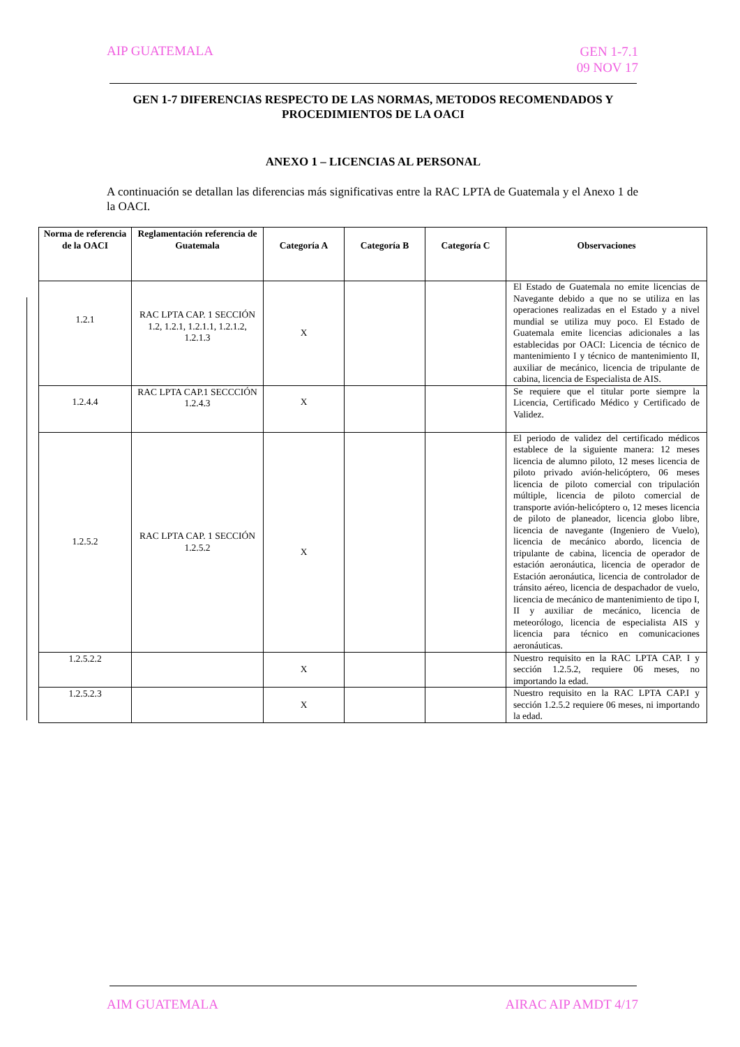AIP GUATEMALA
GEN 1-7.1
09 NOV 17
GEN 1-7 DIFERENCIAS RESPECTO DE LAS NORMAS, METODOS RECOMENDADOS Y PROCEDIMIENTOS DE LA OACI
ANEXO 1 – LICENCIAS AL PERSONAL
A continuación se detallan las diferencias más significativas entre la RAC LPTA de Guatemala y el Anexo 1 de la OACI.
| Norma de referencia de la OACI | Reglamentación referencia de Guatemala | Categoría A | Categoría B | Categoría C | Observaciones |
| --- | --- | --- | --- | --- | --- |
| 1.2.1 | RAC LPTA CAP. 1 SECCIÓN 1.2, 1.2.1, 1.2.1.1, 1.2.1.2, 1.2.1.3 | X | | | El Estado de Guatemala no emite licencias de Navegante debido a que no se utiliza en las operaciones realizadas en el Estado y a nivel mundial se utiliza muy poco. El Estado de Guatemala emite licencias adicionales a las establecidas por OACI: Licencia de técnico de mantenimiento I y técnico de mantenimiento II, auxiliar de mecánico, licencia de tripulante de cabina, licencia de Especialista de AIS. |
| 1.2.4.4 | RAC LPTA CAP.1 SECCCIÓN 1.2.4.3 | X | | | Se requiere que el titular porte siempre la Licencia, Certificado Médico y Certificado de Validez. |
| 1.2.5.2 | RAC LPTA CAP. 1 SECCIÓN 1.2.5.2 | X | | | El periodo de validez del certificado médicos establece de la siguiente manera: 12 meses licencia de alumno piloto, 12 meses licencia de piloto privado avión-helicóptero, 06 meses licencia de piloto comercial con tripulación múltiple, licencia de piloto comercial de transporte avión-helicóptero o, 12 meses licencia de piloto de planeador, licencia globo libre, licencia de navegante (Ingeniero de Vuelo), licencia de mecánico abordo, licencia de tripulante de cabina, licencia de operador de estación aeronáutica, licencia de operador de Estación aeronáutica, licencia de controlador de tránsito aéreo, licencia de despachador de vuelo, licencia de mecánico de mantenimiento de tipo I, II y auxiliar de mecánico, licencia de meteorólogo, licencia de especialista AIS y licencia para técnico en comunicaciones aeronáuticas. |
| 1.2.5.2.2 | | X | | | Nuestro requisito en la RAC LPTA CAP. I y sección 1.2.5.2, requiere 06 meses, no importando la edad. |
| 1.2.5.2.3 | | X | | | Nuestro requisito en la RAC LPTA CAP.I y sección 1.2.5.2 requiere 06 meses, ni importando la edad. |
AIM GUATEMALA AIRAC AIP AMDT 4/17